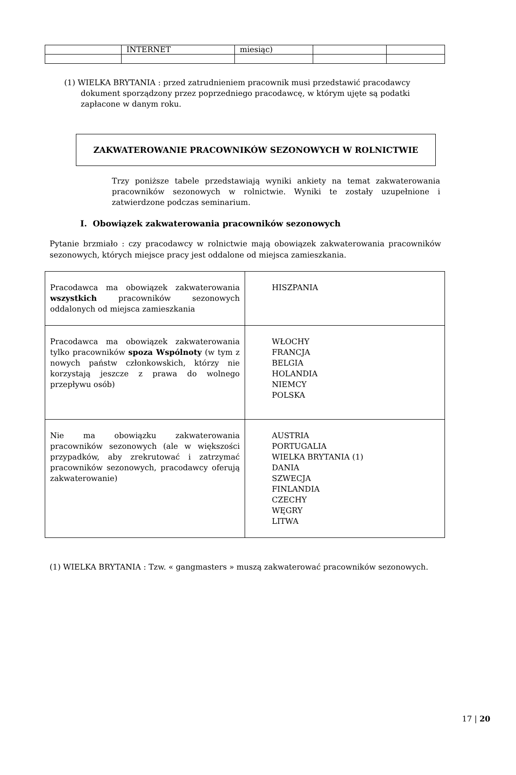| | INTERNET | miesiąc) | | |
(1) WIELKA BRYTANIA : przed zatrudnieniem pracownik musi przedstawić pracodawcy dokument sporządzony przez poprzedniego pracodawcę, w którym ujęte są podatki zapłacone w danym roku.
ZAKWATEROWANIE PRACOWNIKÓW SEZONOWYCH W ROLNICTWIE
Trzy poniższe tabele przedstawiają wyniki ankiety na temat zakwaterowania pracowników sezonowych w rolnictwie. Wyniki te zostały uzupełnione i zatwierdzone podczas seminarium.
I. Obowiązek zakwaterowania pracowników sezonowych
Pytanie brzmiało : czy pracodawcy w rolnictwie mają obowiązek zakwaterowania pracowników sezonowych, których miejsce pracy jest oddalone od miejsca zamieszkania.
| Pracodawca ma obowiązek zakwaterowania wszystkich pracowników sezonowych oddalonych od miejsca zamieszkania | HISZPANIA |
| Pracodawca ma obowiązek zakwaterowania tylko pracowników spoza Wspólnoty (w tym z nowych państw członkowskich, którzy nie korzystają jeszcze z prawa do wolnego przepływu osób) | WŁOCHY FRANCJA BELGIA HOLANDIA NIEMCY POLSKA |
| Nie ma obowiązku zakwaterowania pracowników sezonowych (ale w większości przypadków, aby zrekrutować i zatrzymać pracowników sezonowych, pracodawcy oferują zakwaterowanie) | AUSTRIA PORTUGALIA WIELKA BRYTANIA (1) DANIA SZWECJA FINLANDIA CZECHY WĘGRY LITWA |
(1) WIELKA BRYTANIA : Tzw. « gangmasters » muszą zakwaterować pracowników sezonowych.
17 | 20